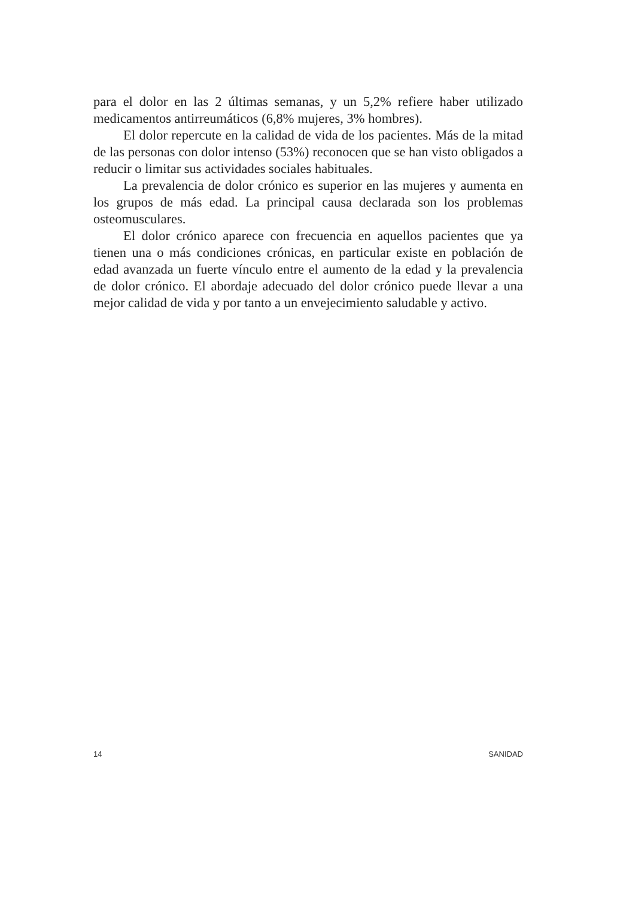para el dolor en las 2 últimas semanas, y un 5,2% refiere haber utilizado medicamentos antirreumáticos (6,8% mujeres, 3% hombres).
El dolor repercute en la calidad de vida de los pacientes. Más de la mitad de las personas con dolor intenso (53%) reconocen que se han visto obligados a reducir o limitar sus actividades sociales habituales.
La prevalencia de dolor crónico es superior en las mujeres y aumenta en los grupos de más edad. La principal causa declarada son los problemas osteomusculares.
El dolor crónico aparece con frecuencia en aquellos pacientes que ya tienen una o más condiciones crónicas, en particular existe en población de edad avanzada un fuerte vínculo entre el aumento de la edad y la prevalencia de dolor crónico. El abordaje adecuado del dolor crónico puede llevar a una mejor calidad de vida y por tanto a un envejecimiento saludable y activo.
14 SANIDAD